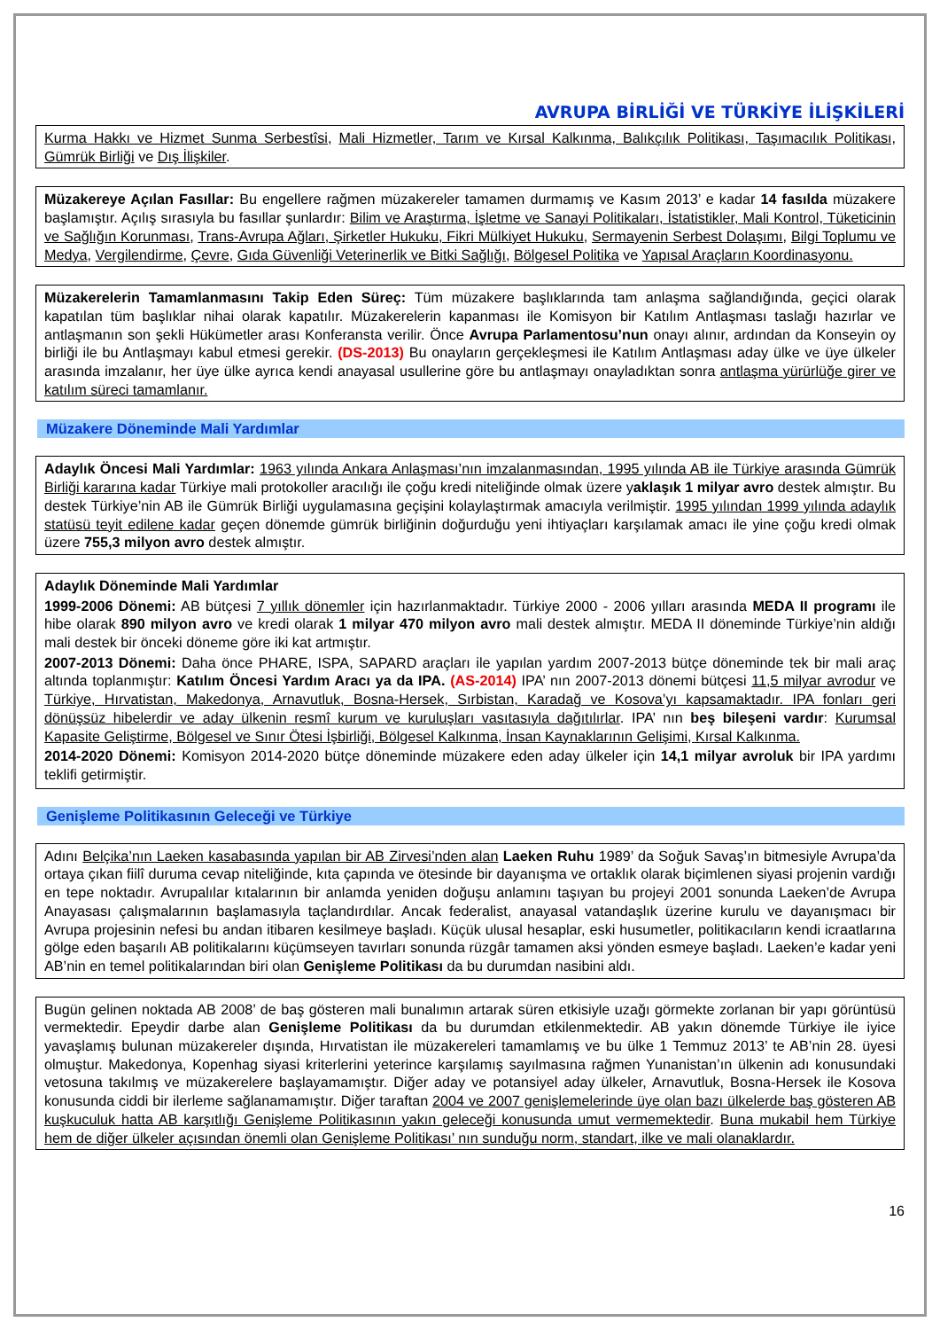AVRUPA BİRLİĞİ VE TÜRKİYE İLİŞKİLERİ
Kurma Hakkı ve Hizmet Sunma Serbestîsi, Mali Hizmetler, Tarım ve Kırsal Kalkınma, Balıkçılık Politikası, Taşımacılık Politikası, Gümrük Birliği ve Dış İlişkiler.
Müzakereye Açılan Fasıllar: Bu engellere rağmen müzakereler tamamen durmamış ve Kasım 2013’ e kadar 14 fasılda müzakere başlamıştır. Açılış sırasıyla bu fasıllar şunlardır: Bilim ve Araştırma, İşletme ve Sanayi Politikaları, İstatistikler, Mali Kontrol, Tüketicinin ve Sağlığın Korunması, Trans-Avrupa Ağları, Şirketler Hukuku, Fikri Mülkiyet Hukuku, Sermayenin Serbest Dolaşımı, Bilgi Toplumu ve Medya, Vergilendirme, Çevre, Gıda Güvenliği Veterinerlik ve Bitki Sağlığı, Bölgesel Politika ve Yapısal Araçların Koordinasyonu.
Müzakerelerin Tamamlanmasını Takip Eden Süreç: Tüm müzakere başlıklarında tam anlaşma sağlandığında, geçici olarak kapatılan tüm başlıklar nihai olarak kapatılır. Müzakerelerin kapanması ile Komisyon bir Katılım Antlaşması taslağı hazırlar ve antlaşmanın son şekli Hükümetler arası Konferansta verilir. Önce Avrupa Parlamentosu’nun onayı alınır, ardından da Konseyin oy birliği ile bu Antlaşmayı kabul etmesi gerekir. (DS-2013) Bu onayların gerçekleşmesi ile Katılım Antlaşması aday ülke ve üye ülkeler arasında imzalanır, her üye ülke ayrıca kendi anayasal usullerine göre bu antlaşmayı onayladıktan sonra antlaşma yürürlüğe girer ve katılım süreci tamamlanır.
Müzakere Döneminde Mali Yardımlar
Adaylık Öncesi Mali Yardımlar: 1963 yılında Ankara Anlaşması’nın imzalanmasından, 1995 yılında AB ile Türkiye arasında Gümrük Birliği kararına kadar Türkiye mali protokoller aracılığı ile çoğu kredi niteliğinde olmak üzere yaklaşık 1 milyar avro destek almıştır. Bu destek Türkiye’nin AB ile Gümrük Birliği uygulamasına geçişini kolaylaştırmak amacıyla verilmiştir. 1995 yılından 1999 yılında adaylık statüsü teyit edilene kadar geçen dönemde gümrük birliğinin doğurduğu yeni ihtiyaçları karşılamak amacı ile yine çoğu kredi olmak üzere 755,3 milyon avro destek almıştır.
Adaylık Döneminde Mali Yardımlar
1999-2006 Dönemi: AB bütçesi 7 yıllık dönemler için hazırlanmaktadır. Türkiye 2000 - 2006 yılları arasında MEDA II programı ile hibe olarak 890 milyon avro ve kredi olarak 1 milyar 470 milyon avro mali destek almıştır. MEDA II döneminde Türkiye’nin aldığı mali destek bir önceki döneme göre iki kat artmıştır.
2007-2013 Dönemi: Daha önce PHARE, ISPA, SAPARD araçları ile yapılan yardım 2007-2013 bütçe döneminde tek bir mali araç altında toplanmıştır: Katılım Öncesi Yardım Aracı ya da IPA. (AS-2014) IPA’ nın 2007-2013 dönemi bütçesi 11,5 milyar avrodur ve Türkiye, Hırvatistan, Makedonya, Arnavutluk, Bosna-Hersek, Sırbistan, Karadağ ve Kosova’yı kapsamaktadır. IPA fonları geri dönüşsüz hibelerdir ve aday ülkenin resmî kurum ve kuruluşları vasıtasıyla dağıtılırlar. IPA’ nın beş bileşeni vardır: Kurumsal Kapasite Geliştirme, Bölgesel ve Sınır Ötesi İşbirliği, Bölgesel Kalkınma, İnsan Kaynaklarının Gelişimi, Kırsal Kalkınma.
2014-2020 Dönemi: Komisyon 2014-2020 bütçe döneminde müzakere eden aday ülkeler için 14,1 milyar avroluk bir IPA yardımı teklifi getirmiştir.
Genişleme Politikasının Geleceği ve Türkiye
Adını Belçika’nın Laeken kasabasında yapılan bir AB Zirvesi’nden alan Laeken Ruhu 1989’ da Soğuk Savaş’ın bitmesiyle Avrupa’da ortaya çıkan fiilî duruma cevap niteliğinde, kıta çapında ve ötesinde bir dayanışma ve ortaklık olarak biçimlenen siyasi projenin vardığı en tepe noktadır. Avrupalılar kıtalarının bir anlamda yeniden doğuşu anlamını taşıyan bu projeyi 2001 sonunda Laeken’de Avrupa Anayasası çalışmalarının başlamasıyla taçlandırdılar. Ancak federalist, anayasal vatandaşlık üzerine kurulu ve dayanışmacı bir Avrupa projesinin nefesi bu andan itibaren kesilmeye başladı. Küçük ulusal hesaplar, eski husumetler, politikacıların kendi icraatlarına gölge eden başarılı AB politikalarını küçümseyen tavırları sonunda rüzgâr tamamen aksi yönden esmeye başladı. Laeken’e kadar yeni AB’nin en temel politikalarından biri olan Genişleme Politikası da bu durumdan nasibini aldı.
Bugün gelinen noktada AB 2008’ de baş gösteren mali bunalımın artarak süren etkisiyle uzağı görmekte zorlanan bir yapı görüntüsü vermektedir. Epeydir darbe alan Genişleme Politikası da bu durumdan etkilenmektedir. AB yakın dönemde Türkiye ile iyice yavaşlamış bulunan müzakereler dışında, Hırvatistan ile müzakereleri tamamlamış ve bu ülke 1 Temmuz 2013’ te AB’nin 28. üyesi olmuştur. Makedonya, Kopenhag siyasi kriterlerini yeterince karşılamış sayılmasına rağmen Yunanistan’ın ülkenin adı konusundaki vetosuna takılmış ve müzakerelere başlayamamıştır. Diğer aday ve potansiyel aday ülkeler, Arnavutluk, Bosna-Hersek ile Kosova konusunda ciddi bir ilerleme sağlanamamıştır. Diğer taraftan 2004 ve 2007 genişlemelerinde üye olan bazı ülkelerde baş gösteren AB kuşkuculuk hatta AB karşıtlığı Genişleme Politikasının yakın geleceği konusunda umut vermemektedir. Buna mukabil hem Türkiye hem de diğer ülkeler açısından önemli olan Genişleme Politikası’ nın sunduğu norm, standart, ilke ve mali olanaklardır.
16